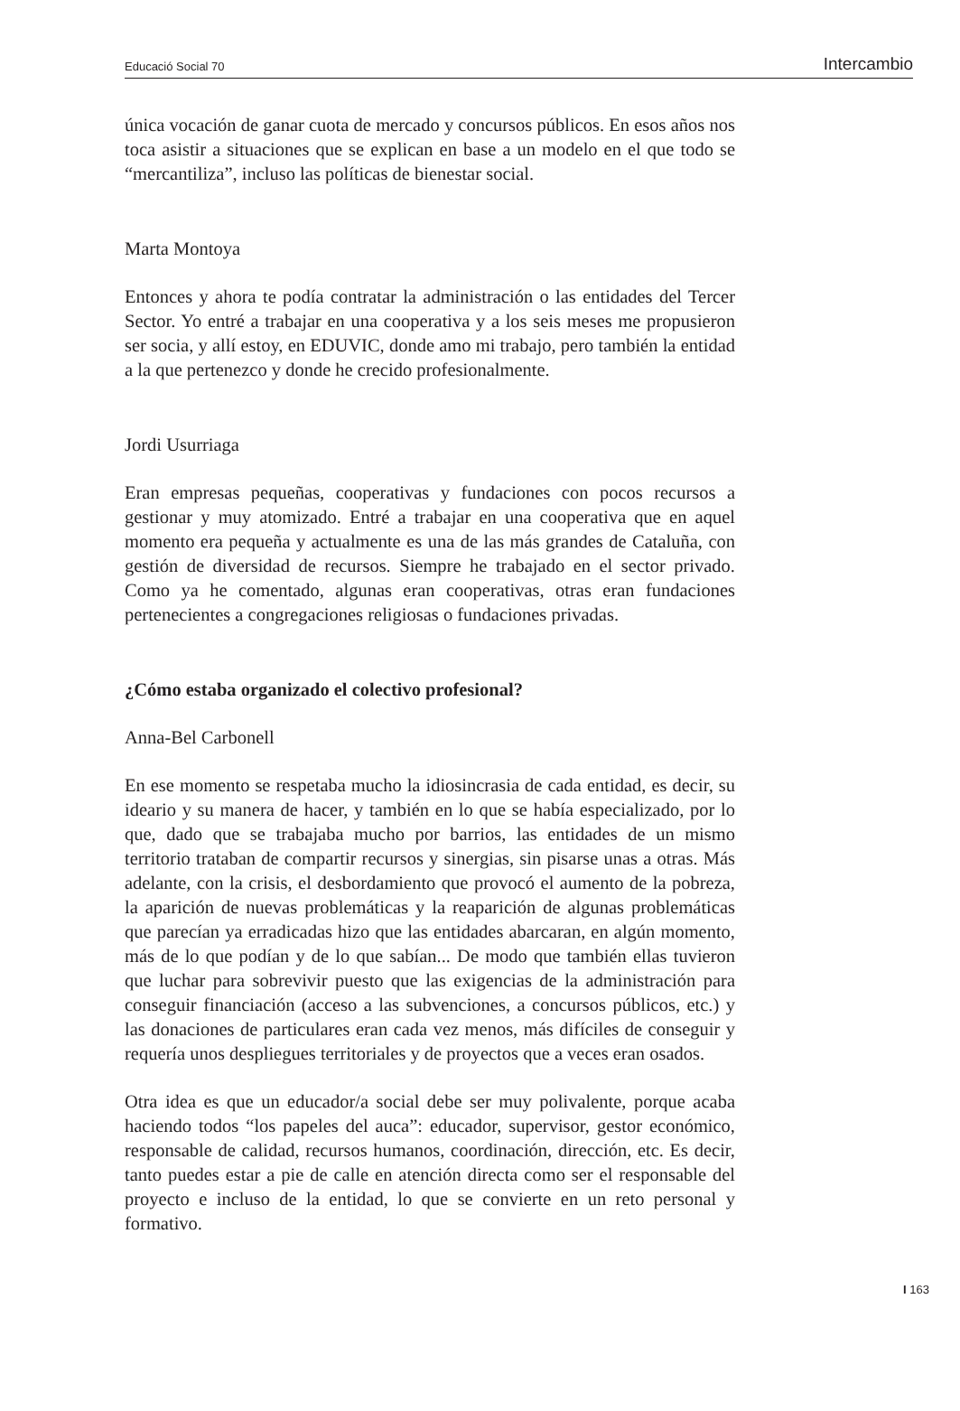Educació Social 70 Intercambio
única vocación de ganar cuota de mercado y concursos públicos. En esos años nos toca asistir a situaciones que se explican en base a un modelo en el que todo se “mercantiliza”, incluso las políticas de bienestar social.
Marta Montoya
Entonces y ahora te podía contratar la administración o las entidades del Tercer Sector. Yo entré a trabajar en una cooperativa y a los seis meses me propusieron ser socia, y allí estoy, en EDUVIC, donde amo mi trabajo, pero también la entidad a la que pertenezco y donde he crecido profesionalmente.
Jordi Usurriaga
Eran empresas pequeñas, cooperativas y fundaciones con pocos recursos a gestionar y muy atomizado. Entré a trabajar en una cooperativa que en aquel momento era pequeña y actualmente es una de las más grandes de Cataluña, con gestión de diversidad de recursos. Siempre he trabajado en el sector privado. Como ya he comentado, algunas eran cooperativas, otras eran fundaciones pertenecientes a congregaciones religiosas o fundaciones privadas.
¿Cómo estaba organizado el colectivo profesional?
Anna-Bel Carbonell
En ese momento se respetaba mucho la idiosincrasia de cada entidad, es decir, su ideario y su manera de hacer, y también en lo que se había especializado, por lo que, dado que se trabajaba mucho por barrios, las entidades de un mismo territorio trataban de compartir recursos y sinergias, sin pisarse unas a otras. Más adelante, con la crisis, el desbordamiento que provocó el aumento de la pobreza, la aparición de nuevas problemáticas y la reaparición de algunas problemáticas que parecían ya erradicadas hizo que las entidades abarcaran, en algún momento, más de lo que podían y de lo que sabían... De modo que también ellas tuvieron que luchar para sobrevivir puesto que las exigencias de la administración para conseguir financiación (acceso a las subvenciones, a concursos públicos, etc.) y las donaciones de particulares eran cada vez menos, más difíciles de conseguir y requería unos despliegues territoriales y de proyectos que a veces eran osados.
Otra idea es que un educador/a social debe ser muy polivalente, porque acaba haciendo todos “los papeles del auca”: educador, supervisor, gestor económico, responsable de calidad, recursos humanos, coordinación, dirección, etc. Es decir, tanto puedes estar a pie de calle en atención directa como ser el responsable del proyecto e incluso de la entidad, lo que se convierte en un reto personal y formativo.
I 163